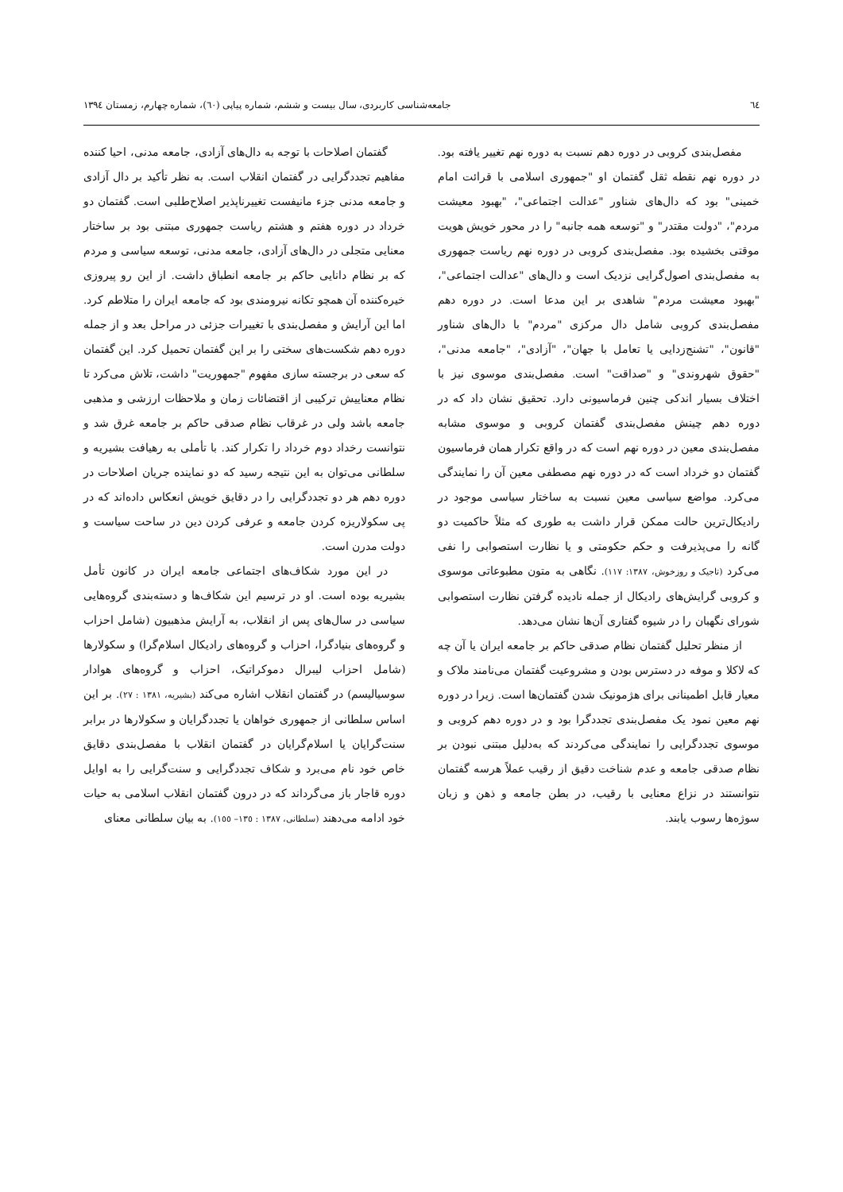٦٤ جامعه‌شناسی کاربردی، سال بیست و ششم، شماره پیاپی (٦٠)، شماره چهارم، زمستان ١٣٩٤
مفصل‌بندی کروبی در دوره دهم نسبت به دوره نهم تغییر یافته بود. در دوره نهم نقطه ثقل گفتمان او "جمهوری اسلامی با قرائت امام خمینی" بود که دال‌های شناور "عدالت اجتماعی"، "بهبود معیشت مردم"، "دولت مقتدر" و "توسعه همه جانبه" را در محور خویش هویت موقتی بخشیده بود. مفصل‌بندی کروبی در دوره نهم ریاست جمهوری به مفصل‌بندی اصول‌گرایی نزدیک است و دال‌های "عدالت اجتماعی"، "بهبود معیشت مردم" شاهدی بر این مدعا است. در دوره دهم مفصل‌بندی کروبی شامل دال مرکزی "مردم" با دال‌های شناور "قانون"، "تشنج‌زدایی یا تعامل با جهان"، "آزادی"، "جامعه مدنی"، "حقوق شهروندی" و "صداقت" است. مفصل‌بندی موسوی نیز با اختلاف بسیار اندکی چنین فرماسیونی دارد. تحقیق نشان داد که در دوره دهم چینش مفصل‌بندی گفتمان کروبی و موسوی مشابه مفصل‌بندی معین در دوره نهم است که در واقع تکرار همان فرماسیون گفتمان دو خرداد است که در دوره نهم مصطفی معین آن را نمایندگی می‌کرد. مواضع سیاسی معین نسبت به ساختار سیاسی موجود در رادیکال‌ترین حالت ممکن قرار داشت به طوری که مثلاً حاکمیت دو گانه را می‌پذیرفت و حکم حکومتی و یا نظارت استصوابی را نفی می‌کرد (تاجیک و روزخوش، ١٣٨٧: ١١٧). نگاهی به متون مطبوعاتی موسوی و کروبی گرایش‌های رادیکال از جمله نادیده گرفتن نظارت استصوابی شورای نگهبان را در شیوه گفتاری آن‌ها نشان می‌دهد.
از منظر تحلیل گفتمان نظام صدقی حاکم بر جامعه ایران یا آن چه که لاکلا و موفه در دسترس بودن و مشروعیت گفتمان می‌نامند ملاک و معیار قابل اطمینانی برای هژمونیک شدن گفتمان‌ها است. زیرا در دوره نهم معین نمود یک مفصل‌بندی تجددگرا بود و در دوره دهم کروبی و موسوی تجددگرایی را نمایندگی می‌کردند که به‌دلیل مبتنی نبودن بر نظام صدقی جامعه و عدم شناخت دقیق از رقیب عملاً هرسه گفتمان نتوانستند در نزاع معنایی با رقیب، در بطن جامعه و ذهن و زبان سوژه‌ها رسوب یابند.
گفتمان اصلاحات با توجه به دال‌های آزادی، جامعه مدنی، احیا کننده مفاهیم تجددگرایی در گفتمان انقلاب است. به نظر تأکید بر دال آزادی و جامعه مدنی جزء مانیفست تغییرناپذیر اصلاح‌طلبی است. گفتمان دو خرداد در دوره هفتم و هشتم ریاست جمهوری مبتنی بود بر ساختار معنایی متجلی در دال‌های آزادی، جامعه مدنی، توسعه سیاسی و مردم که بر نظام دانایی حاکم بر جامعه انطباق داشت. از این رو پیروزی خیره‌کننده آن همچو تکانه نیرومندی بود که جامعه ایران را متلاطم کرد. اما این آرایش و مفصل‌بندی با تغییرات جزئی در مراحل بعد و از جمله دوره دهم شکست‌های سختی را بر این گفتمان تحمیل کرد. این گفتمان که سعی در برجسته سازی مفهوم "جمهوریت" داشت، تلاش می‌کرد تا نظام معناییش ترکیبی از اقتضائات زمان و ملاحظات ارزشی و مذهبی جامعه باشد ولی در غرقاب نظام صدقی حاکم بر جامعه غرق شد و نتوانست رخداد دوم خرداد را تکرار کند. با تأملی به رهیافت بشیریه و سلطانی می‌توان به این نتیجه رسید که دو نماینده جریان اصلاحات در دوره دهم هر دو تجددگرایی را در دقایق خویش انعکاس داده‌اند که در پی سکولاریزه کردن جامعه و عرفی کردن دین در ساحت سیاست و دولت مدرن است.
در این مورد شکاف‌های اجتماعی جامعه ایران در کانون تأمل بشیریه بوده است. او در ترسیم این شکاف‌ها و دسته‌بندی گروه‌هایی سیاسی در سال‌های پس از انقلاب، به آرایش مذهبیون (شامل احزاب و گروه‌های بنیادگرا، احزاب و گروه‌های رادیکال اسلام‌گرا) و سکولارها (شامل احزاب لیبرال دموکراتیک، احزاب و گروه‌های هوادار سوسیالیسم) در گفتمان انقلاب اشاره می‌کند (بشیریه، ١٣٨١ : ٢٧). بر این اساس سلطانی از جمهوری خواهان یا تجددگرایان و سکولارها در برابر سنت‌گرایان یا اسلام‌گرایان در گفتمان انقلاب با مفصل‌بندی دقایق خاص خود نام می‌برد و شکاف تجددگرایی و سنت‌گرایی را به اوایل دوره قاجار باز می‌گرداند که در درون گفتمان انقلاب اسلامی به حیات خود ادامه می‌دهند (سلطانی، ١٣٨٧ : ١٣٥– ١٥٥). به بیان سلطانی معنای